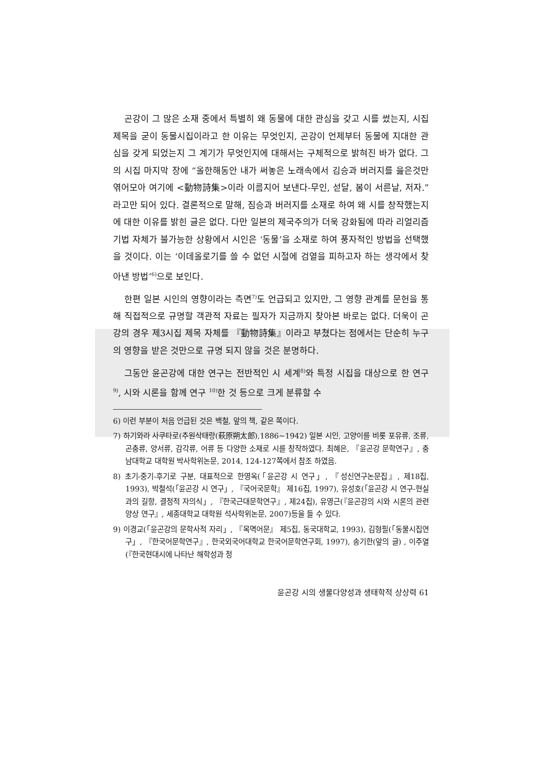곤강이 그 많은 소재 중에서 특별히 왜 동물에 대한 관심을 갖고 시를 썼는지, 시집 제목을 굳이 동물시집이라고 한 이유는 무엇인지, 곤강이 언제부터 동물에 지대한 관심을 갖게 되었는지 그 계기가 무엇인지에 대해서는 구체적으로 밝혀진 바가 없다. 그의 시집 마지막 장에 “올한해동안 내가 써놓은 노래속에서 김승과 버러지를 읊은것만 엮어모아 여기에 <動物詩集>이라 이름지어 보낸다-무인, 섣달, 봄이 서른날, 저자.” 라고만 되어 있다. 결론적으로 말해, 짐승과 버러지를 소재로 하여 왜 시를 창작했는지에 대한 이유를 밝힌 글은 없다. 다만 일본의 제국주의가 더욱 강화됨에 따라 리얼리즘 기법 자체가 불가능한 상황에서 시인은 ‘동물’을 소재로 하여 풍자적인 방법을 선택했을 것이다. 이는 ‘이데올로기를 쓸 수 없던 시절에 검열을 피하고자 하는 생각에서 찾아낸 방법’<sup>6)</sup>으로 보인다.
한편 일본 시인의 영향이라는 측면<sup>7)</sup>도 언급되고 있지만, 그 영향 관계를 문헌을 통해 직접적으로 규명할 객관적 자료는 필자가 지금까지 찾아본 바로는 없다. 더욱이 곤강의 경우 제3시집 제목 자체를 『動物詩集』이라고 부쳤다는 점에서는 단순히 누구의 영향을 받은 것만으로 규명 되지 않을 것은 분명하다.
그동안 윤곤강에 대한 연구는 전반적인 시 세계<sup>8)</sup>와 특정 시집을 대상으로 한 연구<sup>9)</sup>, 시와 시론을 함께 연구 <sup>10)</sup>한 것 등으로 크게 분류할 수
6) 이런 부분이 처음 언급된 것은 백철, 앞의 책, 같은 쪽이다.
7) 하기와라 사쿠타로(추원삭태랑(萩原朔太郎),1886~1942) 일본 시인, 고양이를 비롯 포유류, 조류, 곤충류, 양서류, 감각류, 어류 등 다양한 소재로 시를 창작하였다. 최혜은, 『윤곤강 문학연구』, 충남대학교 대학원 박사학위논문, 2014, 124-127쪽에서 참조 하였음.
8) 초기-중기-후기로 구분, 대표적으로 한영옥(「윤곤강 시 연구」, 『성신연구논문집』, 제18집, 1993), 박철석(「윤곤강 시 연구」, 『국어국문학』 제16집, 1997), 유성호(「윤곤강 시 연구-현실과의 길항, 결정적 자의식」, 『한국근대문학연구』, 제24집), 유영근(『윤곤강의 시와 시론의 관련 양상 연구』, 세종대학교 대학원 석사학위논문, 2007)등을 들 수 있다.
9) 이경교(「윤곤강의 문학사적 자리」, 『목멱어문』 제5집, 동국대학교, 1993), 김형필(「동물시집연구」, 『한국어문학연구』, 한국외국어대학교 한국어문학연구회, 1997), 송기한(앞의 글) , 이주열 (『한국현대시에 나타난 해학성과 정
윤곤강 시의 생물다양성과 생태학적 상상력 61